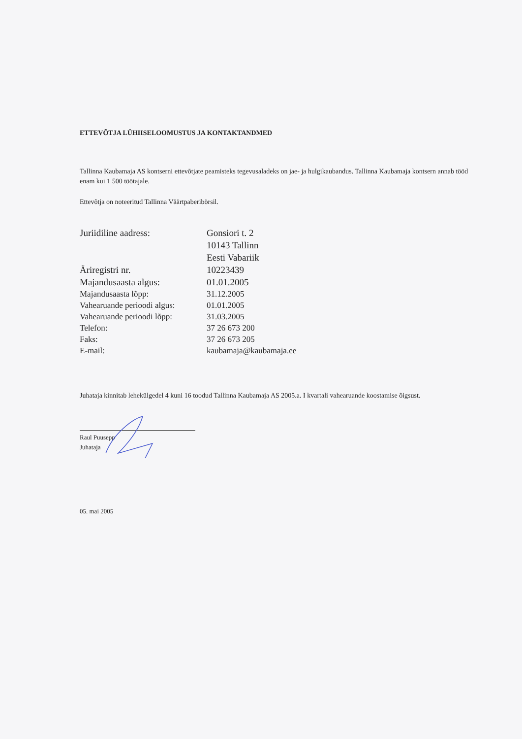ETTEVÕTJA LÜHIISELOOMUSTUS JA KONTAKTANDMED
Tallinna Kaubamaja AS kontserni ettevõtjate peamisteks tegevusaladeks on jae- ja hulgikaubandus. Tallinna Kaubamaja kontsern annab tööd enam kui 1 500 töötajale.
Ettevõtja on noteeritud Tallinna Väärtpaberibörsil.
| Juriidiline aadress: | Gonsiori t. 2 10143 Tallinn Eesti Vabariik |
| Äriregistri nr. | 10223439 |
| Majandusaasta algus: | 01.01.2005 |
| Majandusaasta lõpp: | 31.12.2005 |
| Vahearuande perioodi algus: | 01.01.2005 |
| Vahearuande perioodi lõpp: | 31.03.2005 |
| Telefon: | 37 26 673 200 |
| Faks: | 37 26 673 205 |
| E-mail: | kaubamaja@kaubamaja.ee |
Juhataja kinnitab lehekülgedel 4 kuni 16 toodud Tallinna Kaubamaja AS 2005.a. I kvartali vahearuande koostamise õigsust.
Raul Puusepp
Juhataja
05. mai 2005